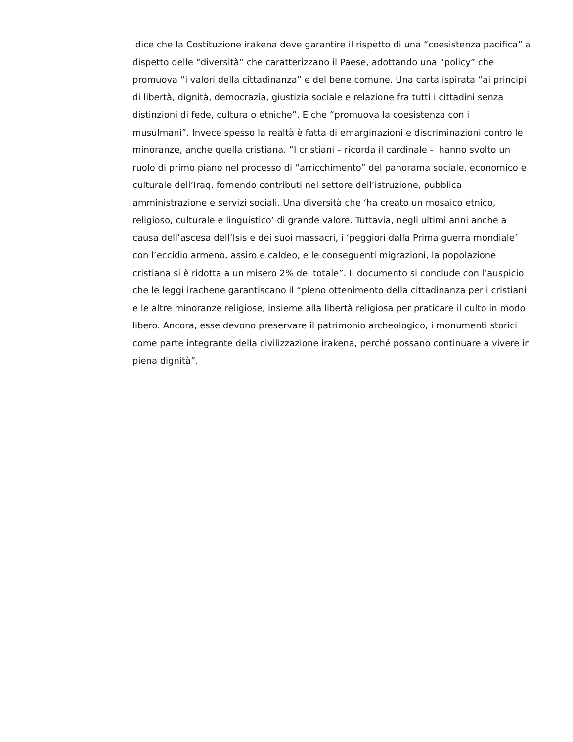dice che la Costituzione irakena deve garantire il rispetto di una “coesistenza pacifica” a
dispetto delle “diversità” che caratterizzano il Paese, adottando una “policy” che
promuova “i valori della cittadinanza” e del bene comune. Una carta ispirata “ai principi
di libertà, dignità, democrazia, giustizia sociale e relazione fra tutti i cittadini senza
distinzioni di fede, cultura o etniche”. E che “promuova la coesistenza con i
musulmani”. Invece spesso la realtà è fatta di emarginazioni e discriminazioni contro le
minoranze, anche quella cristiana. “I cristiani – ricorda il cardinale - hanno svolto un
ruolo di primo piano nel processo di “arricchimento” del panorama sociale, economico e
culturale dell’Iraq, fornendo contributi nel settore dell’istruzione, pubblica
amministrazione e servizi sociali. Una diversità che ‘ha creato un mosaico etnico,
religioso, culturale e linguistico’ di grande valore. Tuttavia, negli ultimi anni anche a
causa dell’ascesa dell’Isis e dei suoi massacri, i ‘peggiori dalla Prima guerra mondiale’
con l’eccidio armeno, assiro e caldeo, e le conseguenti migrazioni, la popolazione
cristiana si è ridotta a un misero 2% del totale”. Il documento si conclude con l’auspicio
che le leggi irachene garantiscano il “pieno ottenimento della cittadinanza per i cristiani
e le altre minoranze religiose, insieme alla libertà religiosa per praticare il culto in modo
libero. Ancora, esse devono preservare il patrimonio archeologico, i monumenti storici
come parte integrante della civilizzazione irakena, perché possano continuare a vivere in
piena dignità”.